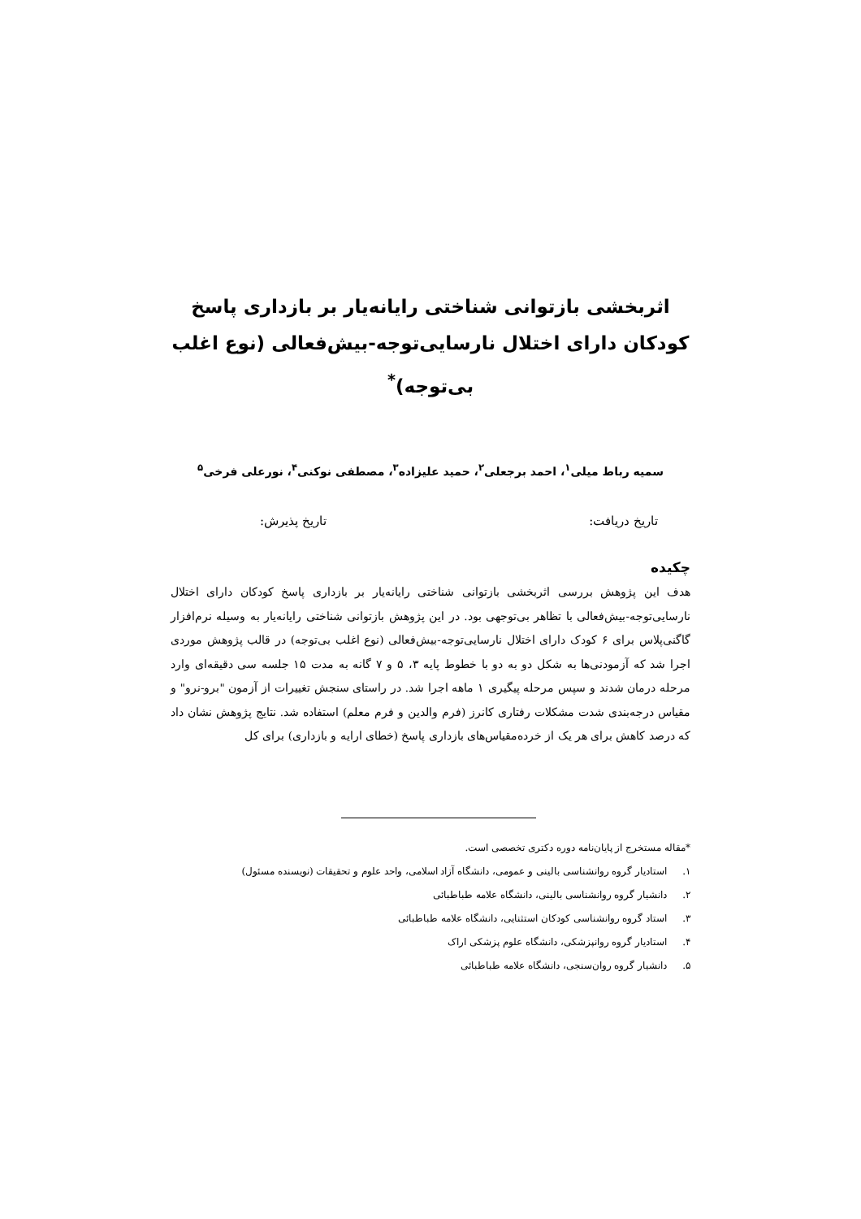اثربخشی بازتوانی شناختی رایانه‌یار بر بازداری پاسخ کودکان دارای اختلال نارسایی‌توجه-بیش‌فعالی (نوع اغلب بی‌توجه)<sup>*</sup>
سمیه رباط میلی<sup>۱</sup>، احمد برجعلی<sup>۲</sup>، حمید علیزاده<sup>۳</sup>، مصطفی نوکنی<sup>۴</sup>، نورعلی فرخی<sup>۵</sup>
تاریخ دریافت: تاریخ پذیرش:
چکیده
هدف این پژوهش بررسی اثربخشی بازتوانی شناختی رایانه‌یار بر بازداری پاسخ کودکان دارای اختلال نارسایی‌توجه-بیش‌فعالی با تظاهر بی‌توجهی بود. در این پژوهش بازتوانی شناختی رایانه‌یار به وسیله نرم‌افزار گاگنی‌پلاس برای ۶ کودک دارای اختلال نارسایی‌توجه-بیش‌فعالی (نوع اغلب بی‌توجه) در قالب پژوهش موردی اجرا شد که آزمودنی‌ها به شکل دو به دو با خطوط پایه ۳، ۵ و ۷ گانه به مدت ۱۵ جلسه سی دقیقه‌ای وارد مرحله درمان شدند و سپس مرحله پیگیری ۱ ماهه اجرا شد. در راستای سنجش تغییرات از آزمون "برو-نرو" و مقیاس درجه‌بندی شدت مشکلات رفتاری کانرز (فرم والدین و فرم معلم) استفاده شد. نتایج پژوهش نشان داد که درصد کاهش برای هر یک از خرده‌مقیاس‌های بازداری پاسخ (خطای ارایه و بازداری) برای کل
*مقاله مستخرج از پایان‌نامه دوره دکتری تخصصی است.
۱. استادیار گروه روانشناسی بالینی و عمومی، دانشگاه آزاد اسلامی، واحد علوم و تحقیقات (نویسنده مسئول)
۲. دانشیار گروه روانشناسی بالینی، دانشگاه علامه طباطبائی
۳. استاد گروه روانشناسی کودکان استثنایی، دانشگاه علامه طباطبائی
۴. استادیار گروه روانپزشکی، دانشگاه علوم پزشکی اراک
۵. دانشیار گروه روان‌سنجی، دانشگاه علامه طباطبائی